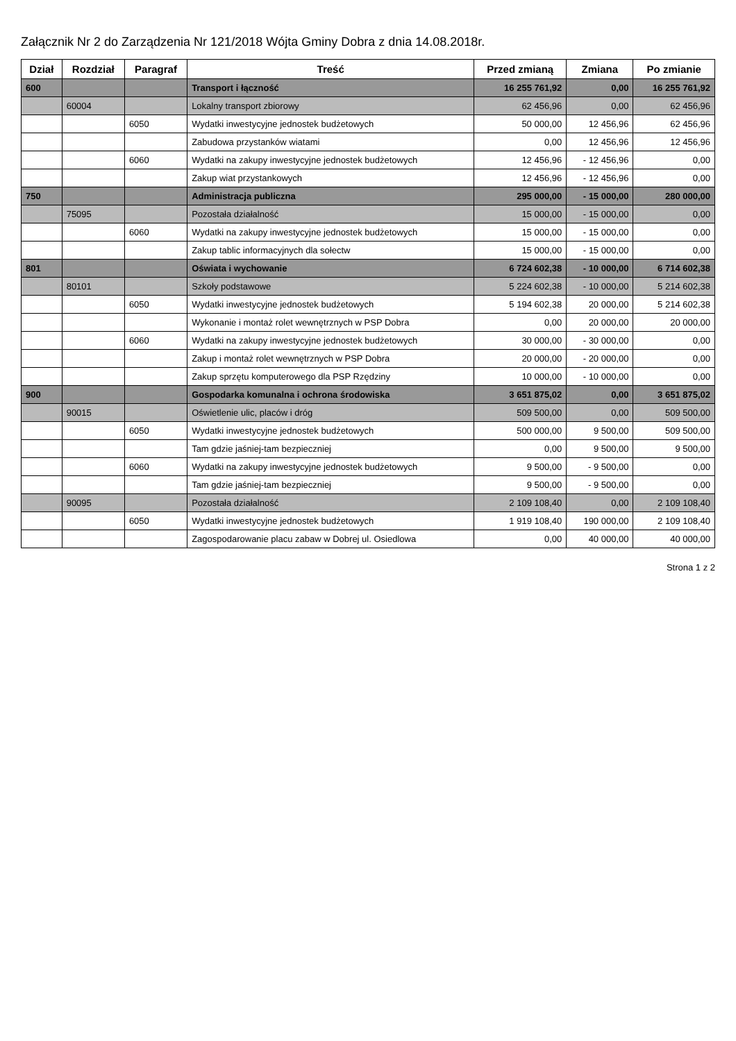Załącznik Nr 2 do Zarządzenia Nr 121/2018 Wójta Gminy Dobra z dnia 14.08.2018r.
| Dział | Rozdział | Paragraf | Treść | Przed zmianą | Zmiana | Po zmianie |
| --- | --- | --- | --- | --- | --- | --- |
| 600 | | | Transport i łączność | 16 255 761,92 | 0,00 | 16 255 761,92 |
| | 60004 | | Lokalny transport zbiorowy | 62 456,96 | 0,00 | 62 456,96 |
| | | 6050 | Wydatki inwestycyjne jednostek budżetowych | 50 000,00 | 12 456,96 | 62 456,96 |
| | | | Zabudowa przystanków wiatami | 0,00 | 12 456,96 | 12 456,96 |
| | | 6060 | Wydatki na zakupy inwestycyjne jednostek budżetowych | 12 456,96 | - 12 456,96 | 0,00 |
| | | | Zakup wiat przystankowych | 12 456,96 | - 12 456,96 | 0,00 |
| 750 | | | Administracja publiczna | 295 000,00 | - 15 000,00 | 280 000,00 |
| | 75095 | | Pozostała działalność | 15 000,00 | - 15 000,00 | 0,00 |
| | | 6060 | Wydatki na zakupy inwestycyjne jednostek budżetowych | 15 000,00 | - 15 000,00 | 0,00 |
| | | | Zakup tablic informacyjnych dla sołectw | 15 000,00 | - 15 000,00 | 0,00 |
| 801 | | | Oświata i wychowanie | 6 724 602,38 | - 10 000,00 | 6 714 602,38 |
| | 80101 | | Szkoły podstawowe | 5 224 602,38 | - 10 000,00 | 5 214 602,38 |
| | | 6050 | Wydatki inwestycyjne jednostek budżetowych | 5 194 602,38 | 20 000,00 | 5 214 602,38 |
| | | | Wykonanie i montaż rolet wewnętrznych w PSP Dobra | 0,00 | 20 000,00 | 20 000,00 |
| | | 6060 | Wydatki na zakupy inwestycyjne jednostek budżetowych | 30 000,00 | - 30 000,00 | 0,00 |
| | | | Zakup i montaż rolet wewnętrznych w PSP Dobra | 20 000,00 | - 20 000,00 | 0,00 |
| | | | Zakup sprzętu komputerowego dla PSP Rzędziny | 10 000,00 | - 10 000,00 | 0,00 |
| 900 | | | Gospodarka komunalna i ochrona środowiska | 3 651 875,02 | 0,00 | 3 651 875,02 |
| | 90015 | | Oświetlenie ulic, placów i dróg | 509 500,00 | 0,00 | 509 500,00 |
| | | 6050 | Wydatki inwestycyjne jednostek budżetowych | 500 000,00 | 9 500,00 | 509 500,00 |
| | | | Tam gdzie jaśniej-tam bezpieczniej | 0,00 | 9 500,00 | 9 500,00 |
| | | 6060 | Wydatki na zakupy inwestycyjne jednostek budżetowych | 9 500,00 | - 9 500,00 | 0,00 |
| | | | Tam gdzie jaśniej-tam bezpieczniej | 9 500,00 | - 9 500,00 | 0,00 |
| | 90095 | | Pozostała działalność | 2 109 108,40 | 0,00 | 2 109 108,40 |
| | | 6050 | Wydatki inwestycyjne jednostek budżetowych | 1 919 108,40 | 190 000,00 | 2 109 108,40 |
| | | | Zagospodarowanie placu zabaw w Dobrej ul. Osiedlowa | 0,00 | 40 000,00 | 40 000,00 |
Strona 1 z 2